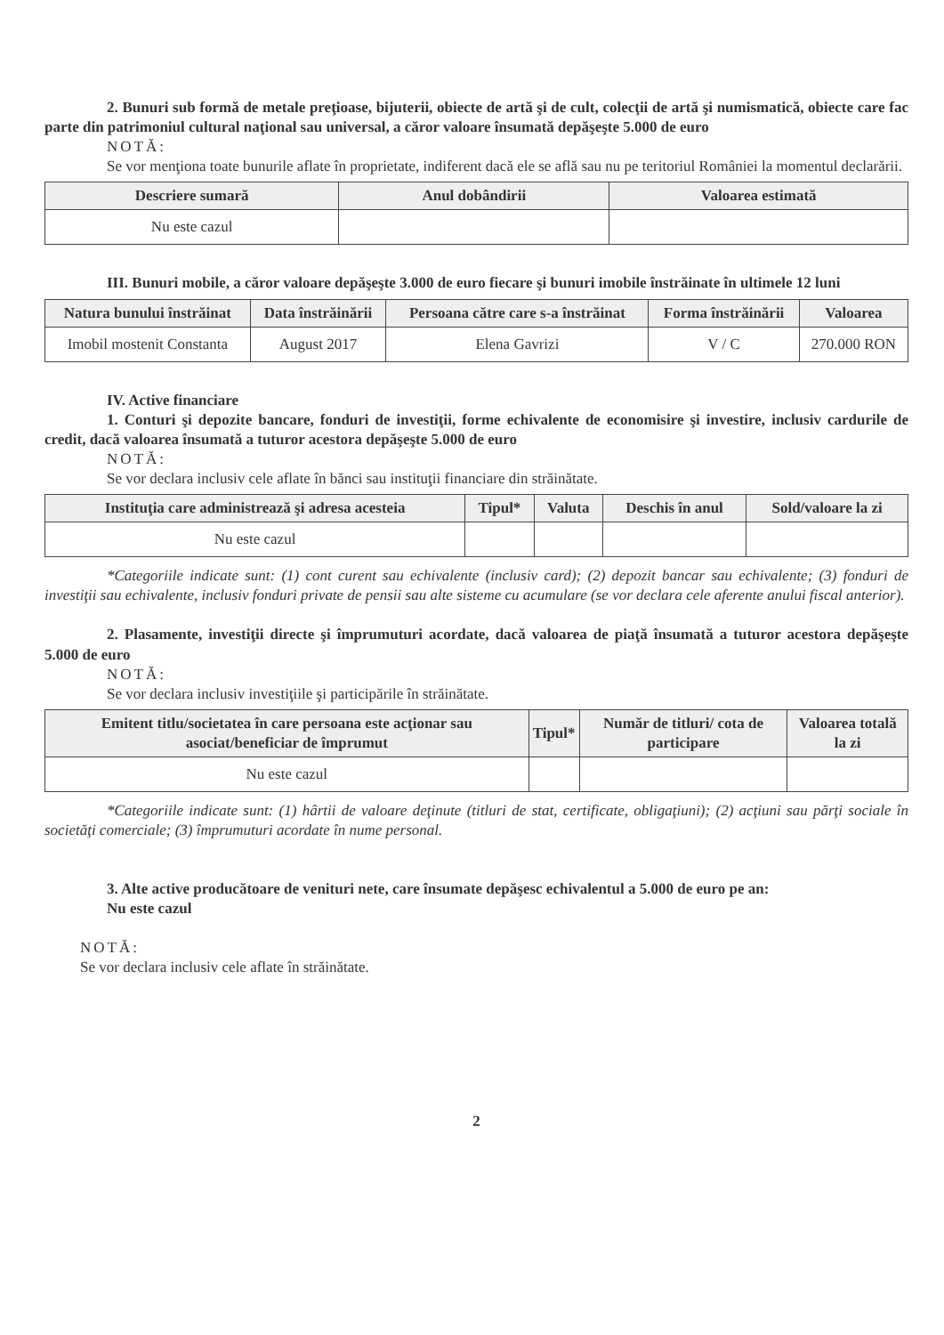2. Bunuri sub formă de metale preţioase, bijuterii, obiecte de artă şi de cult, colecţii de artă şi numismatică, obiecte care fac parte din patrimoniul cultural naţional sau universal, a căror valoare însumată depăşeşte 5.000 de euro
NOTĂ:
Se vor menţiona toate bunurile aflate în proprietate, indiferent dacă ele se află sau nu pe teritoriul României la momentul declarării.
| Descriere sumară | Anul dobândirii | Valoarea estimată |
| --- | --- | --- |
| Nu este cazul | | |
III. Bunuri mobile, a căror valoare depăşeşte 3.000 de euro fiecare şi bunuri imobile înstrăinate în ultimele 12 luni
| Natura bunului înstrăinat | Data înstrăinării | Persoana către care s-a înstrăinat | Forma înstrăinării | Valoarea |
| --- | --- | --- | --- | --- |
| Imobil mostenit Constanta | August 2017 | Elena Gavrizi | V / C | 270.000 RON |
IV. Active financiare
1. Conturi şi depozite bancare, fonduri de investiţii, forme echivalente de economisire şi investire, inclusiv cardurile de credit, dacă valoarea însumată a tuturor acestora depăşeşte 5.000 de euro
NOTĂ:
Se vor declara inclusiv cele aflate în bănci sau instituţii financiare din străinătate.
| Instituţia care administrează şi adresa acesteia | Tipul* | Valuta | Deschis în anul | Sold/valoare la zi |
| --- | --- | --- | --- | --- |
| Nu este cazul | | | | |
*Categoriile indicate sunt: (1) cont curent sau echivalente (inclusiv card); (2) depozit bancar sau echivalente; (3) fonduri de investiţii sau echivalente, inclusiv fonduri private de pensii sau alte sisteme cu acumulare (se vor declara cele aferente anului fiscal anterior).
2. Plasamente, investiţii directe şi împrumuturi acordate, dacă valoarea de piaţă însumată a tuturor acestora depăşeşte 5.000 de euro
NOTĂ:
Se vor declara inclusiv investiţiile şi participările în străinătate.
| Emitent titlu/societatea în care persoana este acţionar sau asociat/beneficiar de împrumut | Tipul* | Număr de titluri/ cota de participare | Valoarea totală la zi |
| --- | --- | --- | --- |
| Nu este cazul | | | |
*Categoriile indicate sunt: (1) hârtii de valoare deţinute (titluri de stat, certificate, obligaţiuni); (2) acţiuni sau părţi sociale în societăţi comerciale; (3) împrumuturi acordate în nume personal.
3. Alte active producătoare de venituri nete, care însumate depăşesc echivalentul a 5.000 de euro pe an:
Nu este cazul
NOTĂ:
Se vor declara inclusiv cele aflate în străinătate.
2